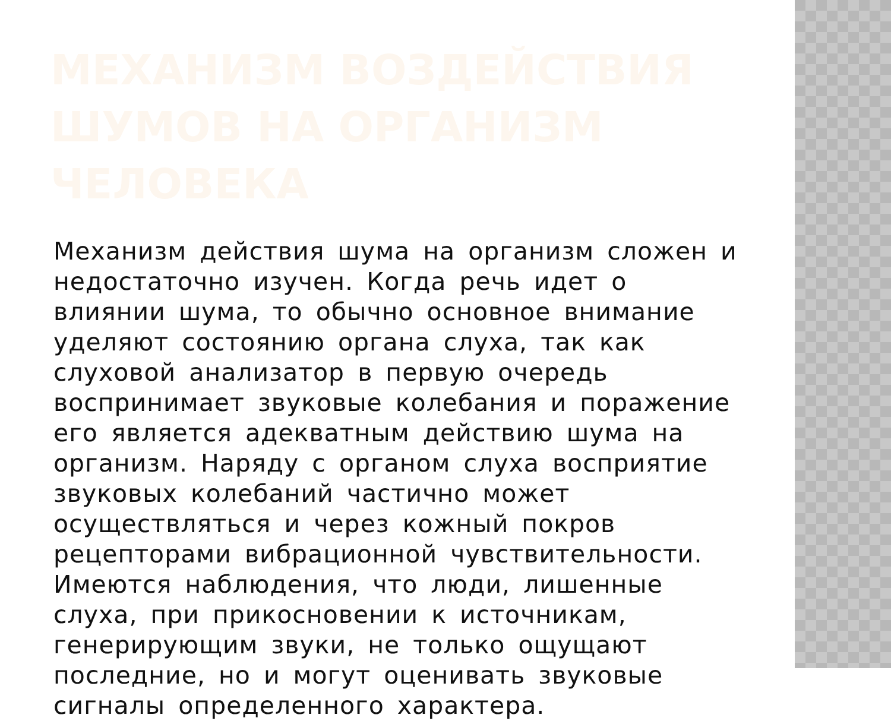МЕХАНИЗМ ВОЗДЕЙСТВИЯ
ШУМОВ НА ОРГАНИЗМ ЧЕЛОВЕКА
Механизм действия шума на организм сложен и недостаточно изучен. Когда речь идет о влиянии шума, то обычно основное внимание уделяют состоянию органа слуха, так как слуховой анализатор в первую очередь воспринимает звуковые колебания и поражение его является адекватным действию шума на организм. Наряду с органом слуха восприятие звуковых колебаний частично может осуществляться и через кожный покров рецепторами вибрационной чувствительности. Имеются наблюдения, что люди, лишенные слуха, при прикосновении к источникам, генерирующим звуки, не только ощущают последние, но и могут оценивать звуковые сигналы определенного характера.